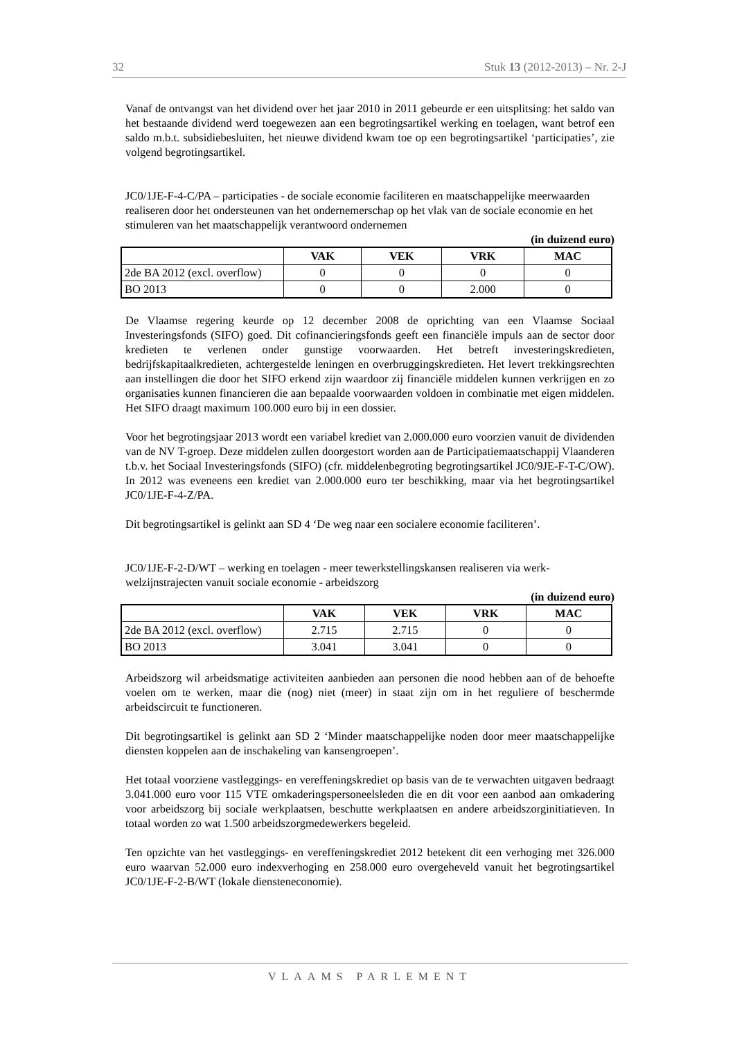32 Stuk 13 (2012-2013) – Nr. 2-J
Vanaf de ontvangst van het dividend over het jaar 2010 in 2011 gebeurde er een uitsplitsing: het saldo van het bestaande dividend werd toegewezen aan een begrotingsartikel werking en toelagen, want betrof een saldo m.b.t. subsidiebesluiten, het nieuwe dividend kwam toe op een begrotingsartikel ‘participaties’, zie volgend begrotingsartikel.
JC0/1JE-F-4-C/PA – participaties - de sociale economie faciliteren en maatschappelijke meerwaarden realiseren door het ondersteunen van het ondernemerschap op het vlak van de sociale economie en het stimuleren van het maatschappelijk verantwoord ondernemen
(in duizend euro)
| | VAK | VEK | VRK | MAC |
| 2de BA 2012 (excl. overflow) | 0 | 0 | 0 | 0 |
| BO 2013 | 0 | 0 | 2.000 | 0 |
De Vlaamse regering keurde op 12 december 2008 de oprichting van een Vlaamse Sociaal Investeringsfonds (SIFO) goed. Dit cofinancieringsfonds geeft een financiële impuls aan de sector door kredieten te verlenen onder gunstige voorwaarden. Het betreft investeringskredieten, bedrijfskapitaalkredieten, achtergestelde leningen en overbruggingskredieten. Het levert trekkingsrechten aan instellingen die door het SIFO erkend zijn waardoor zij financiële middelen kunnen verkrijgen en zo organisaties kunnen financieren die aan bepaalde voorwaarden voldoen in combinatie met eigen middelen. Het SIFO draagt maximum 100.000 euro bij in een dossier.
Voor het begrotingsjaar 2013 wordt een variabel krediet van 2.000.000 euro voorzien vanuit de dividenden van de NV T-groep. Deze middelen zullen doorgestort worden aan de Participatiemaatschappij Vlaanderen t.b.v. het Sociaal Investeringsfonds (SIFO) (cfr. middelenbegroting begrotingsartikel JC0/9JE-F-T-C/OW). In 2012 was eveneens een krediet van 2.000.000 euro ter beschikking, maar via het begrotingsartikel JC0/1JE-F-4-Z/PA.
Dit begrotingsartikel is gelinkt aan SD 4 ‘De weg naar een socialere economie faciliteren’.
JC0/1JE-F-2-D/WT – werking en toelagen - meer tewerkstellingskansen realiseren via werk-welzijnstrajecten vanuit sociale economie - arbeidszorg
(in duizend euro)
| | VAK | VEK | VRK | MAC |
| 2de BA 2012 (excl. overflow) | 2.715 | 2.715 | 0 | 0 |
| BO 2013 | 3.041 | 3.041 | 0 | 0 |
Arbeidszorg wil arbeidsmatige activiteiten aanbieden aan personen die nood hebben aan of de behoefte voelen om te werken, maar die (nog) niet (meer) in staat zijn om in het reguliere of beschermde arbeidscircuit te functioneren.
Dit begrotingsartikel is gelinkt aan SD 2 ‘Minder maatschappelijke noden door meer maatschappelijke diensten koppelen aan de inschakeling van kansengroepen’.
Het totaal voorziene vastleggings- en vereffeningskrediet op basis van de te verwachten uitgaven bedraagt 3.041.000 euro voor 115 VTE omkaderingspersoneelsleden die en dit voor een aanbod aan omkadering voor arbeidszorg bij sociale werkplaatsen, beschutte werkplaatsen en andere arbeidszorginitiatieven. In totaal worden zo wat 1.500 arbeidszorgmedewerkers begeleid.
Ten opzichte van het vastleggings- en vereffeningskrediet 2012 betekent dit een verhoging met 326.000 euro waarvan 52.000 euro indexverhoging en 258.000 euro overgeheveld vanuit het begrotingsartikel JC0/1JE-F-2-B/WT (lokale diensteneconomie).
VLAAMS PARLEMENT